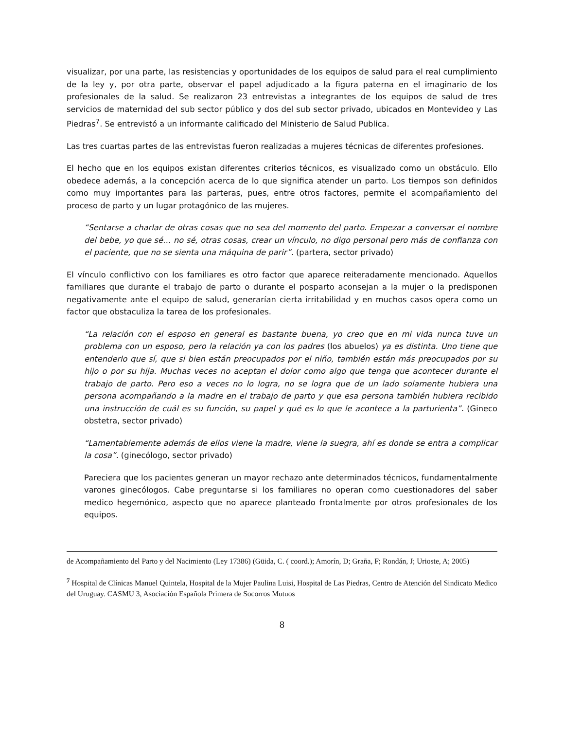visualizar, por una parte, las resistencias y oportunidades de los equipos de salud para el real cumplimiento de la ley y, por otra parte, observar el papel adjudicado a la figura paterna en el imaginario de los profesionales de la salud. Se realizaron 23 entrevistas a integrantes de los equipos de salud de tres servicios de maternidad del sub sector público y dos del sub sector privado, ubicados en Montevideo y Las Piedras<sup>7</sup>. Se entrevistó a un informante calificado del Ministerio de Salud Publica.
Las tres cuartas partes de las entrevistas fueron realizadas a mujeres técnicas de diferentes profesiones.
El hecho que en los equipos existan diferentes criterios técnicos, es visualizado como un obstáculo. Ello obedece además, a la concepción acerca de lo que significa atender un parto. Los tiempos son definidos como muy importantes para las parteras, pues, entre otros factores, permite el acompañamiento del proceso de parto y un lugar protagónico de las mujeres.
“Sentarse a charlar de otras cosas que no sea del momento del parto. Empezar a conversar el nombre del bebe, yo que sé… no sé, otras cosas, crear un vínculo, no digo personal pero más de confianza con el paciente, que no se sienta una máquina de parir”. (partera, sector privado)
El vínculo conflictivo con los familiares es otro factor que aparece reiteradamente mencionado. Aquellos familiares que durante el trabajo de parto o durante el posparto aconsejan a la mujer o la predisponen negativamente ante el equipo de salud, generarían cierta irritabilidad y en muchos casos opera como un factor que obstaculiza la tarea de los profesionales.
“La relación con el esposo en general es bastante buena, yo creo que en mi vida nunca tuve un problema con un esposo, pero la relación ya con los padres (los abuelos) ya es distinta. Uno tiene que entenderlo que sí, que si bien están preocupados por el niño, también están más preocupados por su hijo o por su hija. Muchas veces no aceptan el dolor como algo que tenga que acontecer durante el trabajo de parto. Pero eso a veces no lo logra, no se logra que de un lado solamente hubiera una persona acompañando a la madre en el trabajo de parto y que esa persona también hubiera recibido una instrucción de cuál es su función, su papel y qué es lo que le acontece a la parturienta”. (Gineco obstetra, sector privado)
“Lamentablemente además de ellos viene la madre, viene la suegra, ahí es donde se entra a complicar la cosa”. (ginecólogo, sector privado)
Pareciera que los pacientes generan un mayor rechazo ante determinados técnicos, fundamentalmente varones ginecólogos. Cabe preguntarse si los familiares no operan como cuestionadores del saber medico hegemónico, aspecto que no aparece planteado frontalmente por otros profesionales de los equipos.
de Acompañamiento del Parto y del Nacimiento (Ley 17386) (Güida, C. ( coord.); Amorín, D; Graña, F; Rondán, J; Urioste, A; 2005)
<sup>7</sup> Hospital de Clínicas Manuel Quintela, Hospital de la Mujer Paulina Luisi, Hospital de Las Piedras, Centro de Atención del Sindicato Medico del Uruguay. CASMU 3, Asociación Española Primera de Socorros Mutuos
8